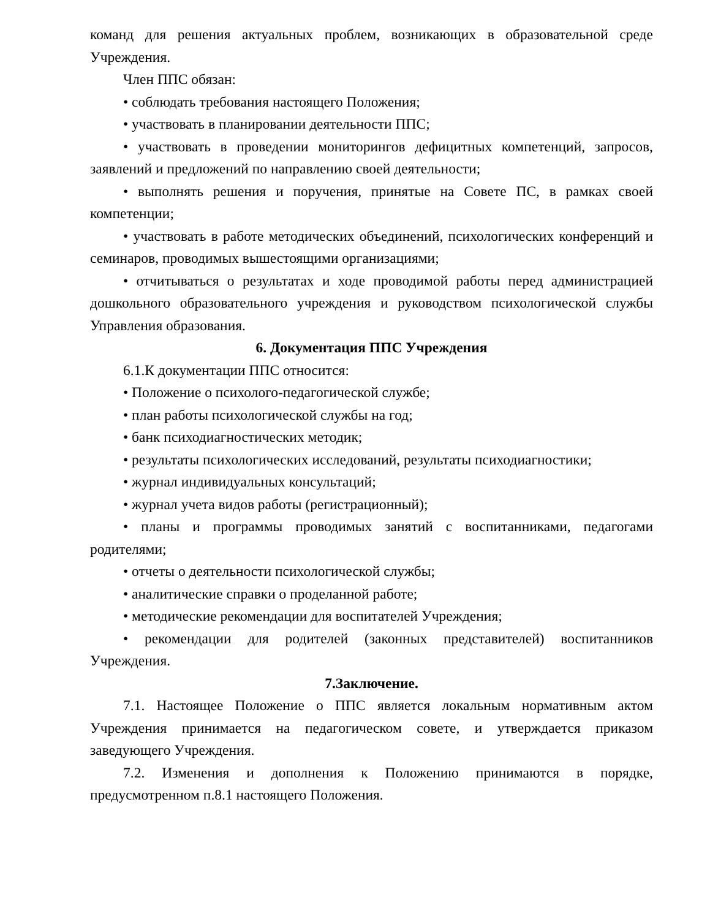команд для решения актуальных проблем, возникающих в образовательной среде Учреждения.
Член ППС обязан:
• соблюдать требования настоящего Положения;
• участвовать в планировании деятельности ППС;
• участвовать в проведении мониторингов дефицитных компетенций, запросов, заявлений и предложений по направлению своей деятельности;
• выполнять решения и поручения, принятые на Совете ПС, в рамках своей компетенции;
• участвовать в работе методических объединений, психологических конференций и семинаров, проводимых вышестоящими организациями;
• отчитываться о результатах и ходе проводимой работы перед администрацией дошкольного образовательного учреждения и руководством психологической службы Управления образования.
6. Документация ППС Учреждения
6.1.К документации ППС относится:
• Положение о психолого-педагогической службе;
• план работы психологической службы на год;
• банк психодиагностических методик;
• результаты психологических исследований, результаты психодиагностики;
• журнал индивидуальных консультаций;
• журнал учета видов работы (регистрационный);
• планы и программы проводимых занятий с воспитанниками, педагогами родителями;
• отчеты о деятельности психологической службы;
• аналитические справки о проделанной работе;
• методические рекомендации для воспитателей Учреждения;
• рекомендации для родителей (законных представителей) воспитанников Учреждения.
7.Заключение.
7.1. Настоящее Положение о ППС является локальным нормативным актом Учреждения принимается на педагогическом совете, и утверждается приказом заведующего Учреждения.
7.2. Изменения и дополнения к Положению принимаются в порядке, предусмотренном п.8.1 настоящего Положения.